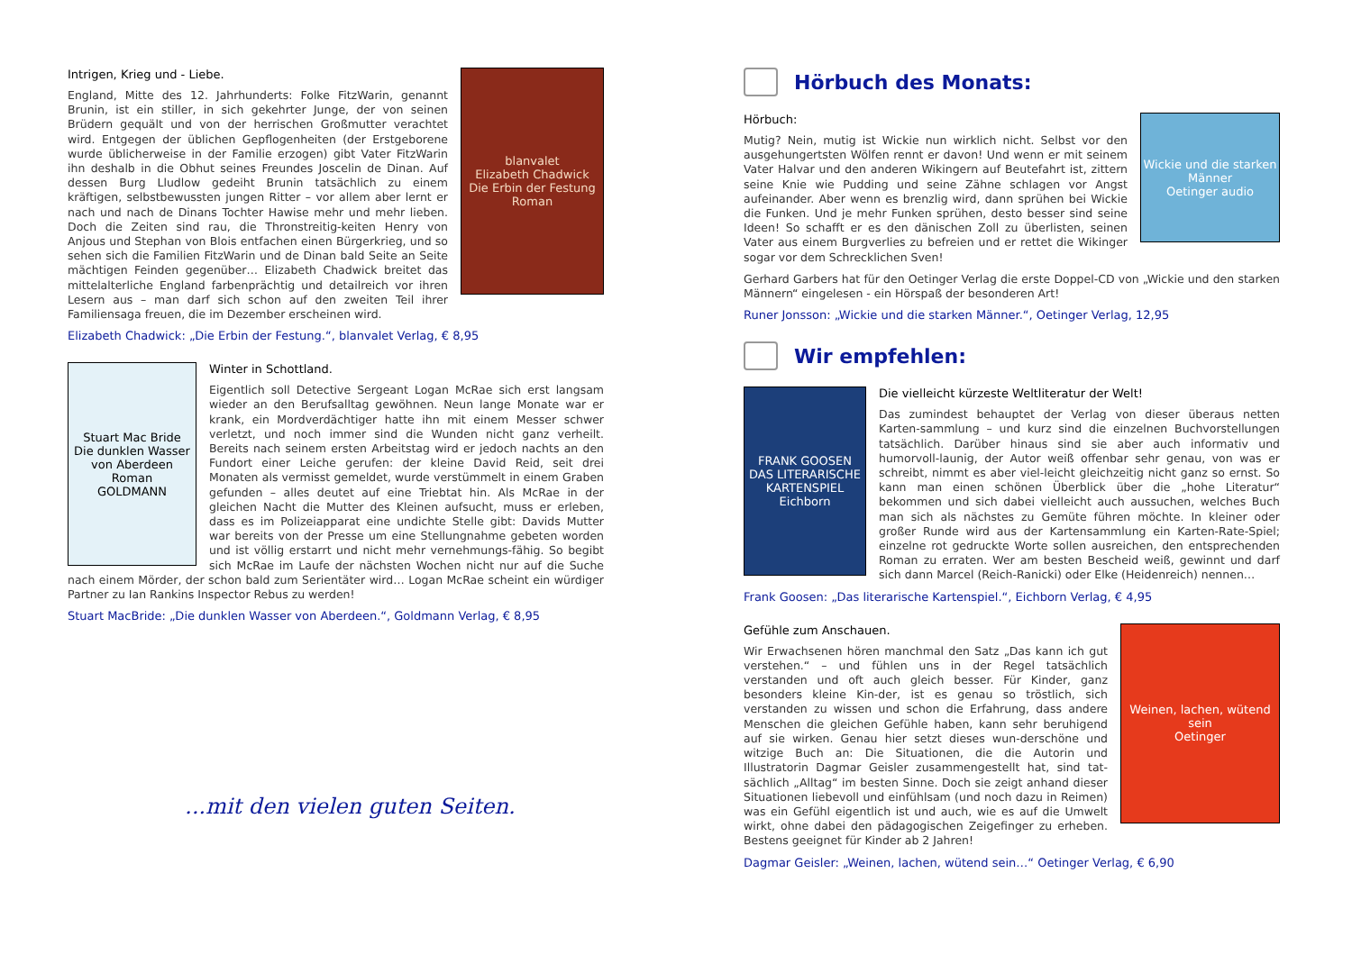blanvalet
Elizabeth Chadwick
Die Erbin der Festung
Roman
Intrigen, Krieg und - Liebe.
England, Mitte des 12. Jahrhunderts: Folke FitzWarin, genannt Brunin, ist ein stiller, in sich gekehrter Junge, der von seinen Brüdern gequält und von der herrischen Großmutter verachtet wird. Entgegen der üblichen Gepflogenheiten (der Erstgeborene wurde üblicherweise in der Familie erzogen) gibt Vater FitzWarin ihn deshalb in die Obhut seines Freundes Joscelin de Dinan. Auf dessen Burg Lludlow gedeiht Brunin tatsächlich zu einem kräftigen, selbstbewussten jungen Ritter – vor allem aber lernt er nach und nach de Dinans Tochter Hawise mehr und mehr lieben. Doch die Zeiten sind rau, die Thronstreitig-keiten Henry von Anjous und Stephan von Blois entfachen einen Bürgerkrieg, und so sehen sich die Familien FitzWarin und de Dinan bald Seite an Seite mächtigen Feinden gegenüber… Elizabeth Chadwick breitet das mittelalterliche England farbenprächtig und detailreich vor ihren Lesern aus – man darf sich schon auf den zweiten Teil ihrer Familiensaga freuen, die im Dezember erscheinen wird.
Elizabeth Chadwick: „Die Erbin der Festung.“, blanvalet Verlag, € 8,95
Stuart Mac Bride
Die dunklen Wasser von Aberdeen
Roman
GOLDMANN
Winter in Schottland.
Eigentlich soll Detective Sergeant Logan McRae sich erst langsam wieder an den Berufsalltag gewöhnen. Neun lange Monate war er krank, ein Mordverdächtiger hatte ihn mit einem Messer schwer verletzt, und noch immer sind die Wunden nicht ganz verheilt. Bereits nach seinem ersten Arbeitstag wird er jedoch nachts an den Fundort einer Leiche gerufen: der kleine David Reid, seit drei Monaten als vermisst gemeldet, wurde verstümmelt in einem Graben gefunden – alles deutet auf eine Triebtat hin. Als McRae in der gleichen Nacht die Mutter des Kleinen aufsucht, muss er erleben, dass es im Polizeiapparat eine undichte Stelle gibt: Davids Mutter war bereits von der Presse um eine Stellungnahme gebeten worden und ist völlig erstarrt und nicht mehr vernehmungs-fähig. So begibt sich McRae im Laufe der nächsten Wochen nicht nur auf die Suche nach einem Mörder, der schon bald zum Serientäter wird… Logan McRae scheint ein würdiger Partner zu Ian Rankins Inspector Rebus zu werden!
Stuart MacBride: „Die dunklen Wasser von Aberdeen.“, Goldmann Verlag, € 8,95
...mit den vielen guten Seiten.
Hörbuch des Monats:
Wickie und die starken Männer
Oetinger audio
Hörbuch:
Mutig? Nein, mutig ist Wickie nun wirklich nicht. Selbst vor den ausgehungertsten Wölfen rennt er davon! Und wenn er mit seinem Vater Halvar und den anderen Wikingern auf Beutefahrt ist, zittern seine Knie wie Pudding und seine Zähne schlagen vor Angst aufeinander. Aber wenn es brenzlig wird, dann sprühen bei Wickie die Funken. Und je mehr Funken sprühen, desto besser sind seine Ideen! So schafft er es den dänischen Zoll zu überlisten, seinen Vater aus einem Burgverlies zu befreien und er rettet die Wikinger sogar vor dem Schrecklichen Sven!
Gerhard Garbers hat für den Oetinger Verlag die erste Doppel-CD von „Wickie und den starken Männern“ eingelesen - ein Hörspaß der besonderen Art!
Runer Jonsson: „Wickie und die starken Männer.“, Oetinger Verlag, 12,95
Wir empfehlen:
FRANK GOOSEN
DAS LITERARISCHE KARTENSPIEL
Eichborn
Die vielleicht kürzeste Weltliteratur der Welt!
Das zumindest behauptet der Verlag von dieser überaus netten Karten-sammlung – und kurz sind die einzelnen Buchvorstellungen tatsächlich. Darüber hinaus sind sie aber auch informativ und humorvoll-launig, der Autor weiß offenbar sehr genau, von was er schreibt, nimmt es aber viel-leicht gleichzeitig nicht ganz so ernst. So kann man einen schönen Überblick über die „hohe Literatur“ bekommen und sich dabei vielleicht auch aussuchen, welches Buch man sich als nächstes zu Gemüte führen möchte. In kleiner oder großer Runde wird aus der Kartensammlung ein Karten-Rate-Spiel; einzelne rot gedruckte Worte sollen ausreichen, den entsprechenden Roman zu erraten. Wer am besten Bescheid weiß, gewinnt und darf sich dann Marcel (Reich-Ranicki) oder Elke (Heidenreich) nennen…
Frank Goosen: „Das literarische Kartenspiel.“, Eichborn Verlag, € 4,95
Weinen, lachen, wütend sein
Oetinger
Gefühle zum Anschauen.
Wir Erwachsenen hören manchmal den Satz „Das kann ich gut verstehen.“ – und fühlen uns in der Regel tatsächlich verstanden und oft auch gleich besser. Für Kinder, ganz besonders kleine Kin-der, ist es genau so tröstlich, sich verstanden zu wissen und schon die Erfahrung, dass andere Menschen die gleichen Gefühle haben, kann sehr beruhigend auf sie wirken. Genau hier setzt dieses wun-derschöne und witzige Buch an: Die Situationen, die die Autorin und Illustratorin Dagmar Geisler zusammengestellt hat, sind tat-sächlich „Alltag“ im besten Sinne. Doch sie zeigt anhand dieser Situationen liebevoll und einfühlsam (und noch dazu in Reimen) was ein Gefühl eigentlich ist und auch, wie es auf die Umwelt wirkt, ohne dabei den pädagogischen Zeigefinger zu erheben. Bestens geeignet für Kinder ab 2 Jahren!
Dagmar Geisler: „Weinen, lachen, wütend sein…“ Oetinger Verlag, € 6,90